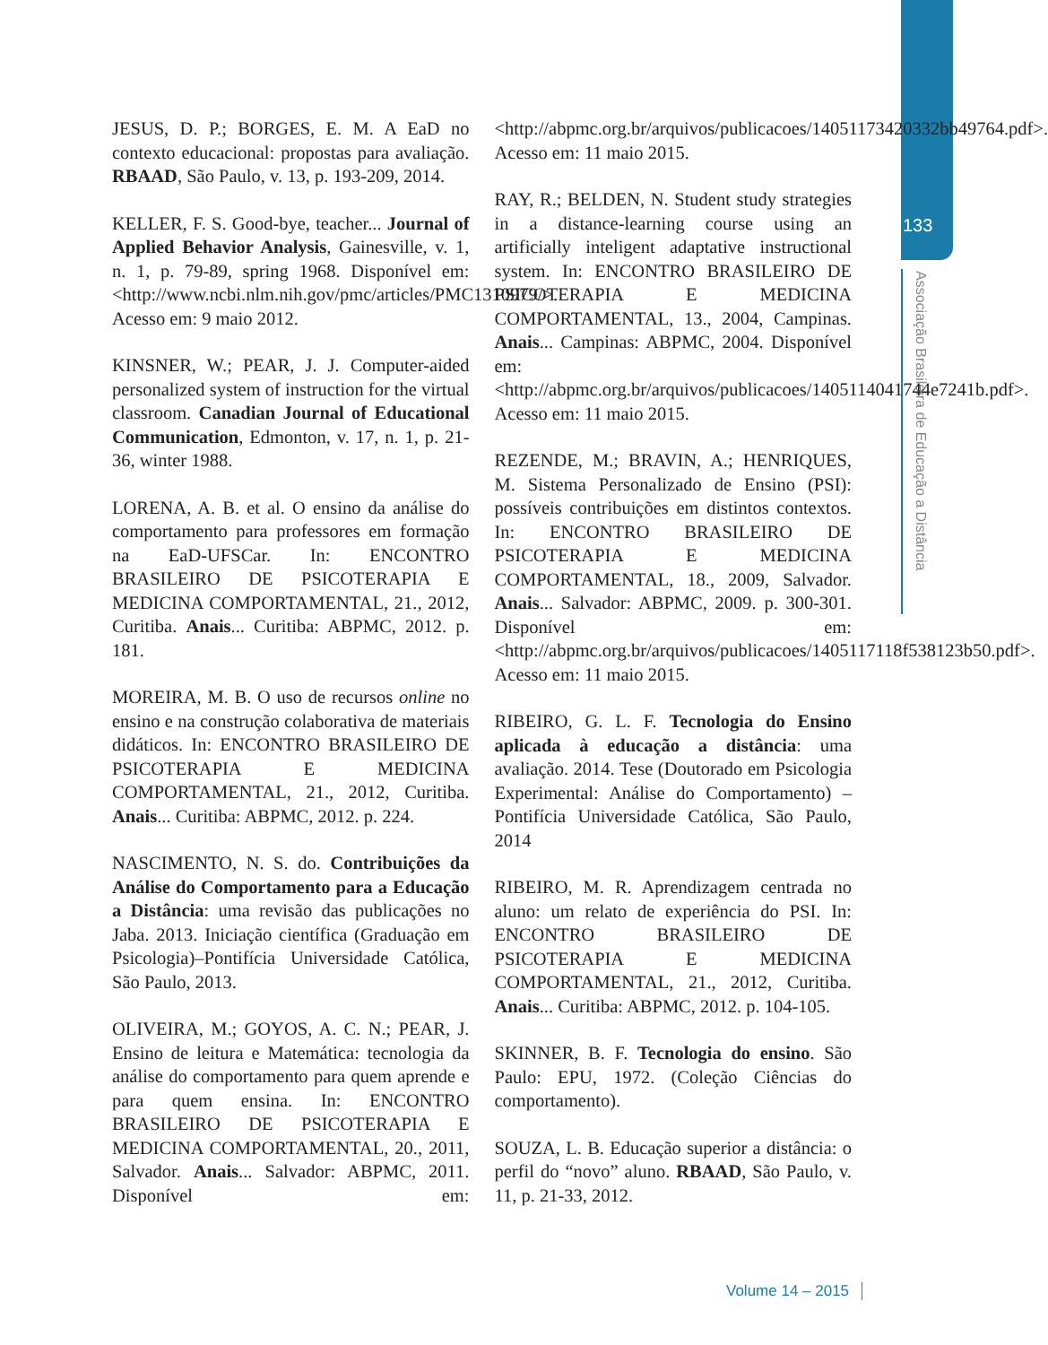133
Associação Brasileira de Educação a Distância
JESUS, D. P.; BORGES, E. M. A EaD no contexto educacional: propostas para avaliação. RBAAD, São Paulo, v. 13, p. 193-209, 2014.
KELLER, F. S. Good-bye, teacher... Journal of Applied Behavior Analysis, Gainesville, v. 1, n. 1, p. 79-89, spring 1968. Disponível em: <http://www.ncbi.nlm.nih.gov/pmc/articles/PMC1310979/>. Acesso em: 9 maio 2012.
KINSNER, W.; PEAR, J. J. Computer-aided personalized system of instruction for the virtual classroom. Canadian Journal of Educational Communication, Edmonton, v. 17, n. 1, p. 21-36, winter 1988.
LORENA, A. B. et al. O ensino da análise do comportamento para professores em formação na EaD-UFSCar. In: ENCONTRO BRASILEIRO DE PSICOTERAPIA E MEDICINA COMPORTAMENTAL, 21., 2012, Curitiba. Anais... Curitiba: ABPMC, 2012. p. 181.
MOREIRA, M. B. O uso de recursos online no ensino e na construção colaborativa de materiais didáticos. In: ENCONTRO BRASILEIRO DE PSICOTERAPIA E MEDICINA COMPORTAMENTAL, 21., 2012, Curitiba. Anais... Curitiba: ABPMC, 2012. p. 224.
NASCIMENTO, N. S. do. Contribuições da Análise do Comportamento para a Educação a Distância: uma revisão das publicações no Jaba. 2013. Iniciação científica (Graduação em Psicologia)–Pontifícia Universidade Católica, São Paulo, 2013.
OLIVEIRA, M.; GOYOS, A. C. N.; PEAR, J. Ensino de leitura e Matemática: tecnologia da análise do comportamento para quem aprende e para quem ensina. In: ENCONTRO BRASILEIRO DE PSICOTERAPIA E MEDICINA COMPORTAMENTAL, 20., 2011, Salvador. Anais... Salvador: ABPMC, 2011. Disponível em: <http://abpmc.org.br/arquivos/publicacoes/14051173420332bb49764.pdf>. Acesso em: 11 maio 2015.
RAY, R.; BELDEN, N. Student study strategies in a distance-learning course using an artificially inteligent adaptative instructional system. In: ENCONTRO BRASILEIRO DE PSICOTERAPIA E MEDICINA COMPORTAMENTAL, 13., 2004, Campinas. Anais... Campinas: ABPMC, 2004. Disponível em: <http://abpmc.org.br/arquivos/publicacoes/1405114041744e7241b.pdf>. Acesso em: 11 maio 2015.
REZENDE, M.; BRAVIN, A.; HENRIQUES, M. Sistema Personalizado de Ensino (PSI): possíveis contribuições em distintos contextos. In: ENCONTRO BRASILEIRO DE PSICOTERAPIA E MEDICINA COMPORTAMENTAL, 18., 2009, Salvador. Anais... Salvador: ABPMC, 2009. p. 300-301. Disponível em: <http://abpmc.org.br/arquivos/publicacoes/1405117118f538123b50.pdf>. Acesso em: 11 maio 2015.
RIBEIRO, G. L. F. Tecnologia do Ensino aplicada à educação a distância: uma avaliação. 2014. Tese (Doutorado em Psicologia Experimental: Análise do Comportamento) –Pontifícia Universidade Católica, São Paulo, 2014
RIBEIRO, M. R. Aprendizagem centrada no aluno: um relato de experiência do PSI. In: ENCONTRO BRASILEIRO DE PSICOTERAPIA E MEDICINA COMPORTAMENTAL, 21., 2012, Curitiba. Anais... Curitiba: ABPMC, 2012. p. 104-105.
SKINNER, B. F. Tecnologia do ensino. São Paulo: EPU, 1972. (Coleção Ciências do comportamento).
SOUZA, L. B. Educação superior a distância: o perfil do “novo” aluno. RBAAD, São Paulo, v. 11, p. 21-33, 2012.
Volume 14 – 2015